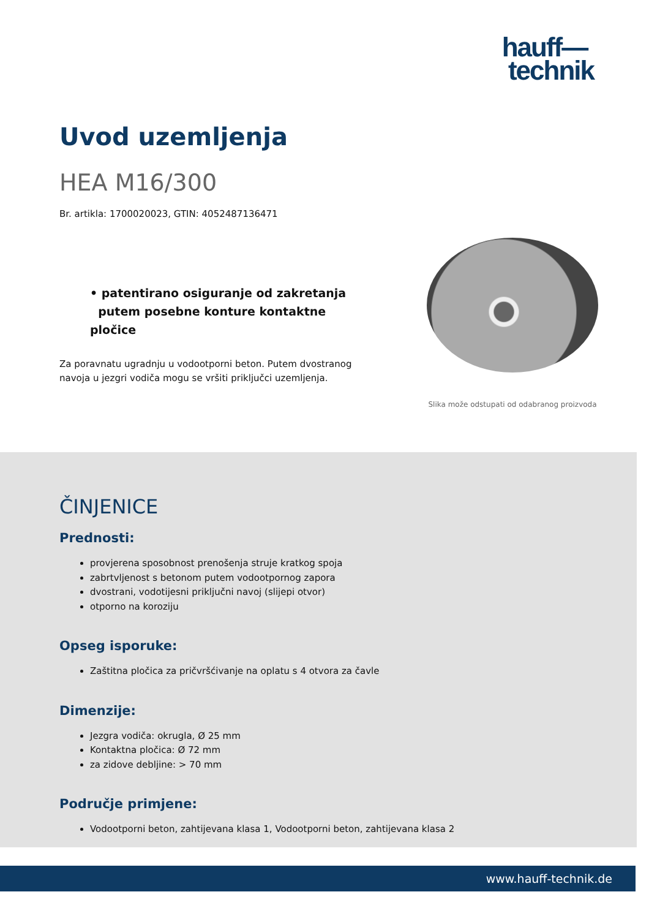hauff—
technik
Uvod uzemljenja
HEA M16/300
Br. artikla: 1700020023, GTIN: 4052487136471
• patentirano osiguranje od zakretanja
putem posebne konture kontaktne pločice
Za poravnatu ugradnju u vodootporni beton. Putem dvostranog navoja u jezgri vodiča mogu se vršiti priključci uzemljenja.
Slika može odstupati od odabranog proizvoda
ČINJENICE
Prednosti:
provjerena sposobnost prenošenja struje kratkog spoja
zabrtvljenost s betonom putem vodootpornog zapora
dvostrani, vodotijesni priključni navoj (slijepi otvor)
otporno na koroziju
Opseg isporuke:
Zaštitna pločica za pričvršćivanje na oplatu s 4 otvora za čavle
Dimenzije:
Jezgra vodiča: okrugla, Ø 25 mm
Kontaktna pločica: Ø 72 mm
za zidove debljine: > 70 mm
Područje primjene:
Vodootporni beton, zahtijevana klasa 1, Vodootporni beton, zahtijevana klasa 2
www.hauff-technik.de